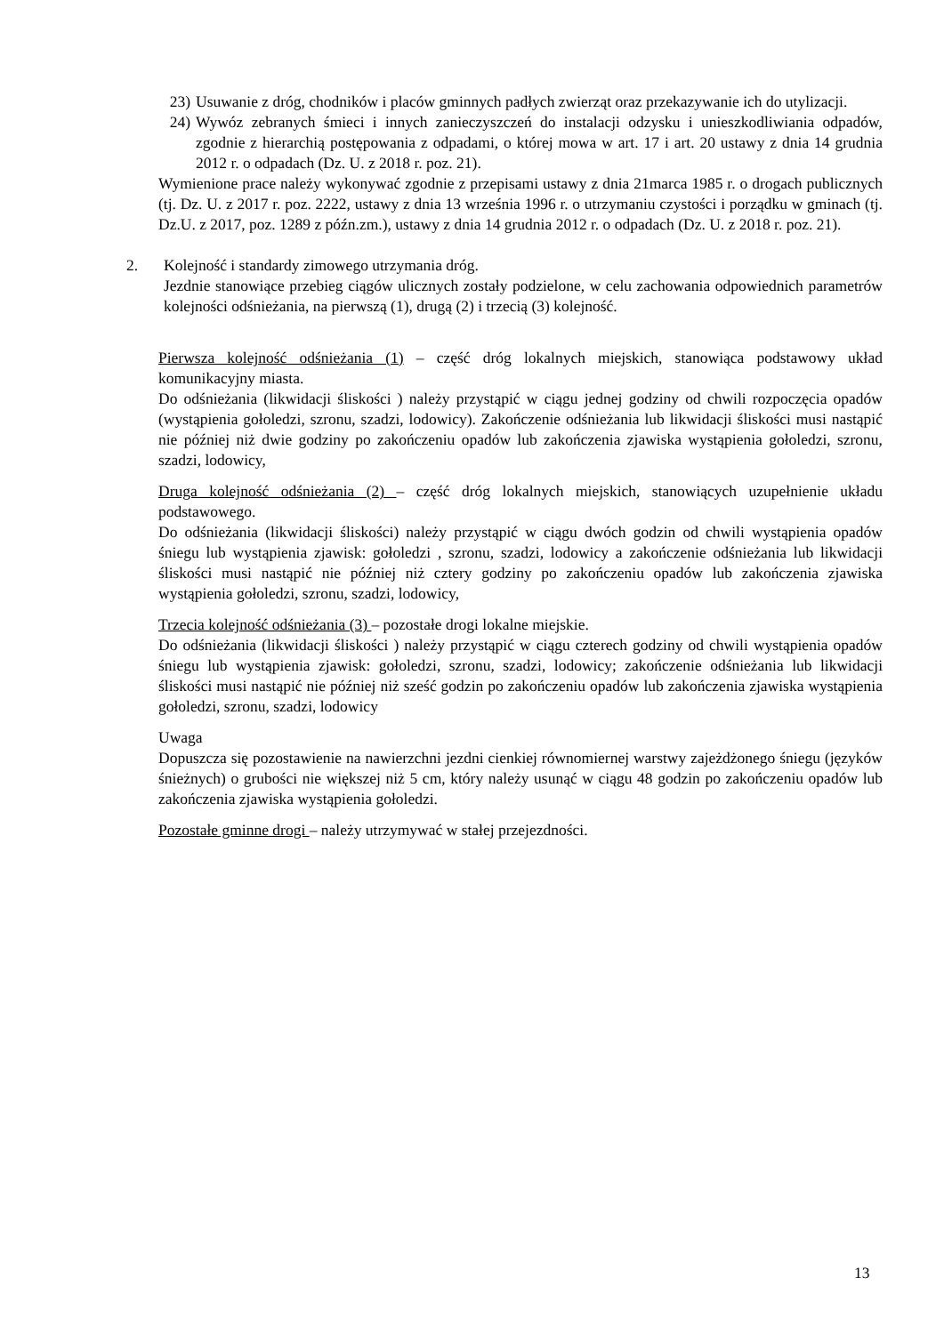23) Usuwanie z dróg, chodników i placów gminnych padłych zwierząt oraz przekazywanie ich do utylizacji.
24) Wywóz zebranych śmieci i innych zanieczyszczeń do instalacji odzysku i unieszkodliwiania odpadów, zgodnie z hierarchią postępowania z odpadami, o której mowa w art. 17 i art. 20 ustawy z dnia 14 grudnia 2012 r. o odpadach (Dz. U. z 2018 r. poz. 21).
Wymienione prace należy wykonywać zgodnie z przepisami ustawy z dnia 21marca 1985 r. o drogach publicznych (tj. Dz. U. z 2017 r. poz. 2222, ustawy z dnia 13 września 1996 r. o utrzymaniu czystości i porządku w gminach (tj. Dz.U. z 2017, poz. 1289 z późn.zm.), ustawy z dnia 14 grudnia 2012 r. o odpadach (Dz. U. z 2018 r. poz. 21).
2. Kolejność i standardy zimowego utrzymania dróg.
Jezdnie stanowiące przebieg ciągów ulicznych zostały podzielone, w celu zachowania odpowiednich parametrów kolejności odśnieżania, na pierwszą (1), drugą (2) i trzecią (3) kolejność.
Pierwsza kolejność odśnieżania (1) – część dróg lokalnych miejskich, stanowiąca podstawowy układ komunikacyjny miasta.
Do odśnieżania (likwidacji śliskości ) należy przystąpić w ciągu jednej godziny od chwili rozpoczęcia opadów (wystąpienia gołoledzi, szronu, szadzi, lodowicy). Zakończenie odśnieżania lub likwidacji śliskości musi nastąpić nie później niż dwie godziny po zakończeniu opadów lub zakończenia zjawiska wystąpienia gołoledzi, szronu, szadzi, lodowicy,
Druga kolejność odśnieżania (2) – część dróg lokalnych miejskich, stanowiących uzupełnienie układu podstawowego.
Do odśnieżania (likwidacji śliskości) należy przystąpić w ciągu dwóch godzin od chwili wystąpienia opadów śniegu lub wystąpienia zjawisk: gołoledzi , szronu, szadzi, lodowicy a zakończenie odśnieżania lub likwidacji śliskości musi nastąpić nie później niż cztery godziny po zakończeniu opadów lub zakończenia zjawiska wystąpienia gołoledzi, szronu, szadzi, lodowicy,
Trzecia kolejność odśnieżania (3) – pozostałe drogi lokalne miejskie.
Do odśnieżania (likwidacji śliskości ) należy przystąpić w ciągu czterech godziny od chwili wystąpienia opadów śniegu lub wystąpienia zjawisk: gołoledzi, szronu, szadzi, lodowicy; zakończenie odśnieżania lub likwidacji śliskości musi nastąpić nie później niż sześć godzin po zakończeniu opadów lub zakończenia zjawiska wystąpienia gołoledzi, szronu, szadzi, lodowicy
Uwaga
Dopuszcza się pozostawienie na nawierzchni jezdni cienkiej równomiernej warstwy zajeżdżonego śniegu (języków śnieżnych) o grubości nie większej niż 5 cm, który należy usunąć w ciągu 48 godzin po zakończeniu opadów lub zakończenia zjawiska wystąpienia gołoledzi.
Pozostałe gminne drogi – należy utrzymywać w stałej przejezdności.
13